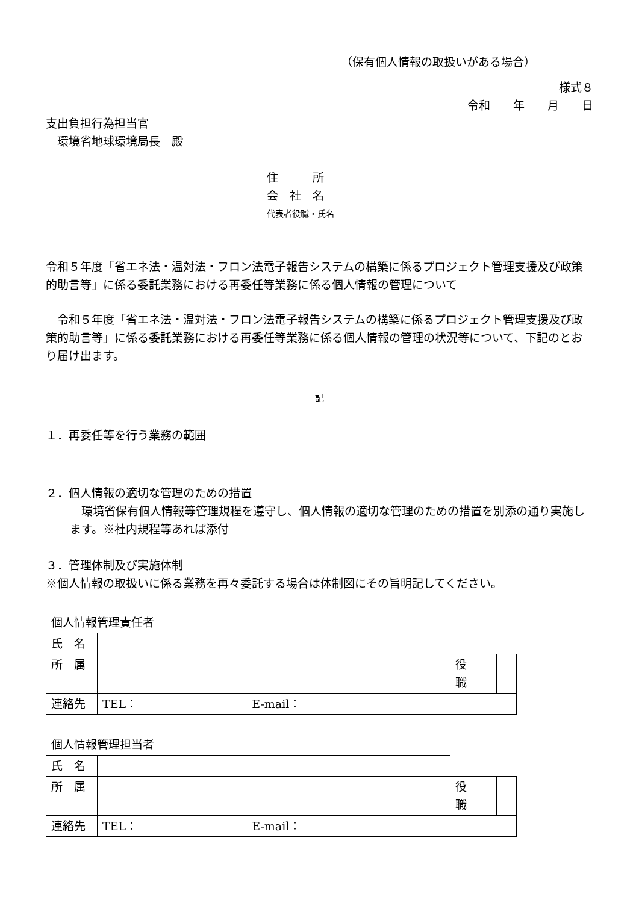（保有個人情報の取扱いがある場合）
様式８
令和　　年　　月　　日
支出負担行為担当官
　環境省地球環境局長　殿
住　　　所
会　社　名
代表者役職・氏名
令和５年度「省エネ法・温対法・フロン法電子報告システムの構築に係るプロジェクト管理支援及び政策的助言等」に係る委託業務における再委任等業務に係る個人情報の管理について
　令和５年度「省エネ法・温対法・フロン法電子報告システムの構築に係るプロジェクト管理支援及び政策的助言等」に係る委託業務における再委任等業務に係る個人情報の管理の状況等について、下記のとおり届け出ます。
記
１．再委任等を行う業務の範囲
２．個人情報の適切な管理のための措置
　環境省保有個人情報等管理規程を遵守し、個人情報の適切な管理のための措置を別添の通り実施します。※社内規程等あれば添付
３．管理体制及び実施体制
※個人情報の取扱いに係る業務を再々委託する場合は体制図にその旨明記してください。
| 個人情報管理責任者 | | | |
| 氏 名 | | | |
| 所 属 | | 役 職 | |
| 連絡先 | TEL： E-mail： | | |
| 個人情報管理担当者 | | | |
| 氏 名 | | | |
| 所 属 | | 役 職 | |
| 連絡先 | TEL： E-mail： | | |